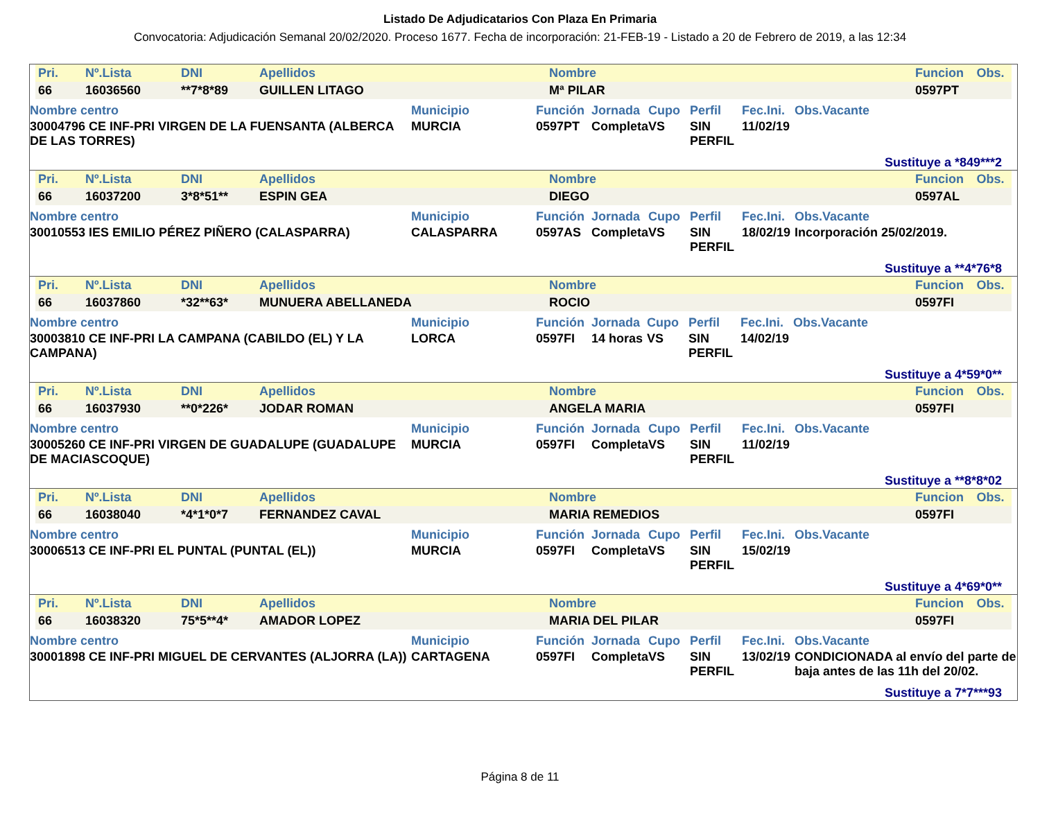Listado De Adjudicatarios Con Plaza En Primaria
Convocatoria: Adjudicación Semanal 20/02/2020. Proceso 1677. Fecha de incorporación: 21-FEB-19 - Listado a 20 de Febrero de 2019, a las 12:34
| Pri. | Nº.Lista | DNI | Apellidos | Nombre | Funcion | Obs. |
| --- | --- | --- | --- | --- | --- | --- |
| 66 | 16036560 | **7*8*89 | GUILLEN LITAGO | Mª PILAR | 0597PT | |
| Nombre centro | Municipio | Función | Jornada | Cupo | Perfil | Fec.Ini. | Obs.Vacante |
| --- | --- | --- | --- | --- | --- | --- | --- |
| 30004796 CE INF-PRI VIRGEN DE LA FUENSANTA (ALBERCA DE LAS TORRES) | MURCIA | 0597PT | Completa | VS | SIN PERFIL | 11/02/19 | |
Sustituye a *849***2
| Pri. | Nº.Lista | DNI | Apellidos | Nombre | Funcion | Obs. |
| --- | --- | --- | --- | --- | --- | --- |
| 66 | 16037200 | 3*8*51** | ESPIN GEA | DIEGO | 0597AL | |
| Nombre centro | Municipio | Función | Jornada | Cupo | Perfil | Fec.Ini. | Obs.Vacante |
| --- | --- | --- | --- | --- | --- | --- | --- |
| 30010553 IES EMILIO PÉREZ PIÑERO (CALASPARRA) | CALASPARRA | 0597AS | Completa | VS | SIN PERFIL | 18/02/19 | Incorporación 25/02/2019. |
Sustituye a **4*76*8
| Pri. | Nº.Lista | DNI | Apellidos | Nombre | Funcion | Obs. |
| --- | --- | --- | --- | --- | --- | --- |
| 66 | 16037860 | *32**63* | MUNUERA ABELLANEDA | ROCIO | 0597FI | |
| Nombre centro | Municipio | Función | Jornada | Cupo | Perfil | Fec.Ini. | Obs.Vacante |
| --- | --- | --- | --- | --- | --- | --- | --- |
| 30003810 CE INF-PRI LA CAMPANA (CABILDO (EL) Y LA CAMPANA) | LORCA | 0597FI | 14 horas | VS | SIN PERFIL | 14/02/19 | |
Sustituye a 4*59*0**
| Pri. | Nº.Lista | DNI | Apellidos | Nombre | Funcion | Obs. |
| --- | --- | --- | --- | --- | --- | --- |
| 66 | 16037930 | **0*226* | JODAR ROMAN | ANGELA MARIA | 0597FI | |
| Nombre centro | Municipio | Función | Jornada | Cupo | Perfil | Fec.Ini. | Obs.Vacante |
| --- | --- | --- | --- | --- | --- | --- | --- |
| 30005260 CE INF-PRI VIRGEN DE GUADALUPE (GUADALUPE DE MACIASCOQUE) | MURCIA | 0597FI | Completa | VS | SIN PERFIL | 11/02/19 | |
Sustituye a **8*8*02
| Pri. | Nº.Lista | DNI | Apellidos | Nombre | Funcion | Obs. |
| --- | --- | --- | --- | --- | --- | --- |
| 66 | 16038040 | *4*1*0*7 | FERNANDEZ CAVAL | MARIA REMEDIOS | 0597FI | |
| Nombre centro | Municipio | Función | Jornada | Cupo | Perfil | Fec.Ini. | Obs.Vacante |
| --- | --- | --- | --- | --- | --- | --- | --- |
| 30006513 CE INF-PRI EL PUNTAL (PUNTAL (EL)) | MURCIA | 0597FI | Completa | VS | SIN PERFIL | 15/02/19 | |
Sustituye a 4*69*0**
| Pri. | Nº.Lista | DNI | Apellidos | Nombre | Funcion | Obs. |
| --- | --- | --- | --- | --- | --- | --- |
| 66 | 16038320 | 75*5**4* | AMADOR LOPEZ | MARIA DEL PILAR | 0597FI | |
| Nombre centro | Municipio | Función | Jornada | Cupo | Perfil | Fec.Ini. | Obs.Vacante |
| --- | --- | --- | --- | --- | --- | --- | --- |
| 30001898 CE INF-PRI MIGUEL DE CERVANTES (ALJORRA (LA)) | CARTAGENA | 0597FI | Completa | VS | SIN PERFIL | 13/02/19 | CONDICIONADA al envío del parte de baja antes de las 11h del 20/02. |
Sustituye a 7*7***93
Página 8 de 11